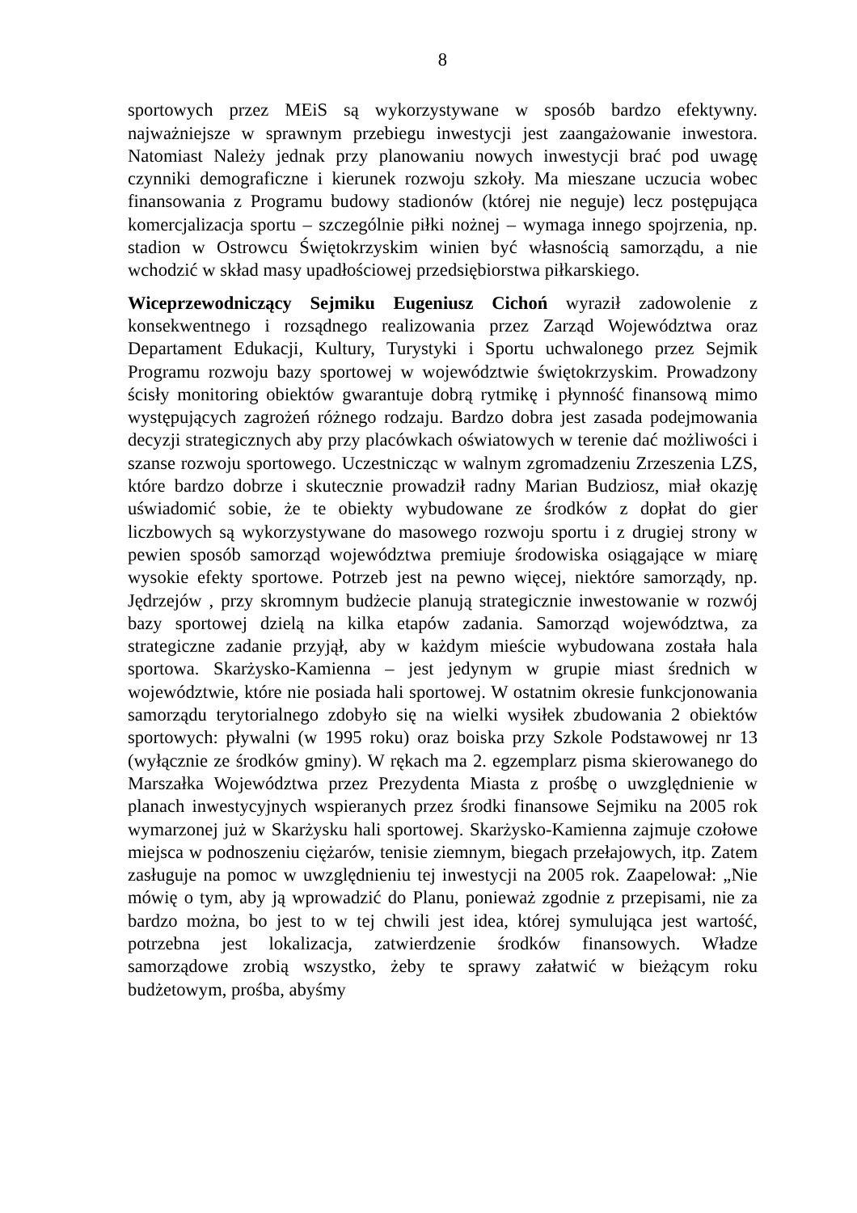8
sportowych przez MEiS są wykorzystywane w sposób bardzo efektywny. najważniejsze w sprawnym przebiegu inwestycji jest zaangażowanie inwestora. Natomiast Należy jednak przy planowaniu nowych inwestycji brać pod uwagę czynniki demograficzne i kierunek rozwoju szkoły. Ma mieszane uczucia wobec finansowania z Programu budowy stadionów (której nie neguje) lecz postępująca komercjalizacja sportu – szczególnie piłki nożnej – wymaga innego spojrzenia, np. stadion w Ostrowcu Świętokrzyskim winien być własnością samorządu, a nie wchodzić w skład masy upadłościowej przedsiębiorstwa piłkarskiego.
Wiceprzewodniczący Sejmiku Eugeniusz Cichoń wyraził zadowolenie z konsekwentnego i rozsądnego realizowania przez Zarząd Województwa oraz Departament Edukacji, Kultury, Turystyki i Sportu uchwalonego przez Sejmik Programu rozwoju bazy sportowej w województwie świętokrzyskim. Prowadzony ścisły monitoring obiektów gwarantuje dobrą rytmikę i płynność finansową mimo występujących zagrożeń różnego rodzaju. Bardzo dobra jest zasada podejmowania decyzji strategicznych aby przy placówkach oświatowych w terenie dać możliwości i szanse rozwoju sportowego. Uczestnicząc w walnym zgromadzeniu Zrzeszenia LZS, które bardzo dobrze i skutecznie prowadził radny Marian Budziosz, miał okazję uświadomić sobie, że te obiekty wybudowane ze środków z dopłat do gier liczbowych są wykorzystywane do masowego rozwoju sportu i z drugiej strony w pewien sposób samorząd województwa premiuje środowiska osiągające w miarę wysokie efekty sportowe. Potrzeb jest na pewno więcej, niektóre samorządy, np. Jędrzejów , przy skromnym budżecie planują strategicznie inwestowanie w rozwój bazy sportowej dzielą na kilka etapów zadania. Samorząd województwa, za strategiczne zadanie przyjął, aby w każdym mieście wybudowana została hala sportowa. Skarżysko-Kamienna – jest jedynym w grupie miast średnich w województwie, które nie posiada hali sportowej. W ostatnim okresie funkcjonowania samorządu terytorialnego zdobyło się na wielki wysiłek zbudowania 2 obiektów sportowych: pływalni (w 1995 roku) oraz boiska przy Szkole Podstawowej nr 13 (wyłącznie ze środków gminy). W rękach ma 2. egzemplarz pisma skierowanego do Marszałka Województwa przez Prezydenta Miasta z prośbę o uwzględnienie w planach inwestycyjnych wspieranych przez środki finansowe Sejmiku na 2005 rok wymarzonej już w Skarżysku hali sportowej. Skarżysko-Kamienna zajmuje czołowe miejsca w podnoszeniu ciężarów, tenisie ziemnym, biegach przełajowych, itp. Zatem zasługuje na pomoc w uwzględnieniu tej inwestycji na 2005 rok. Zaapelował: „Nie mówię o tym, aby ją wprowadzić do Planu, ponieważ zgodnie z przepisami, nie za bardzo można, bo jest to w tej chwili jest idea, której symulująca jest wartość, potrzebna jest lokalizacja, zatwierdzenie środków finansowych. Władze samorządowe zrobią wszystko, żeby te sprawy załatwić w bieżącym roku budżetowym, prośba, abyśmy